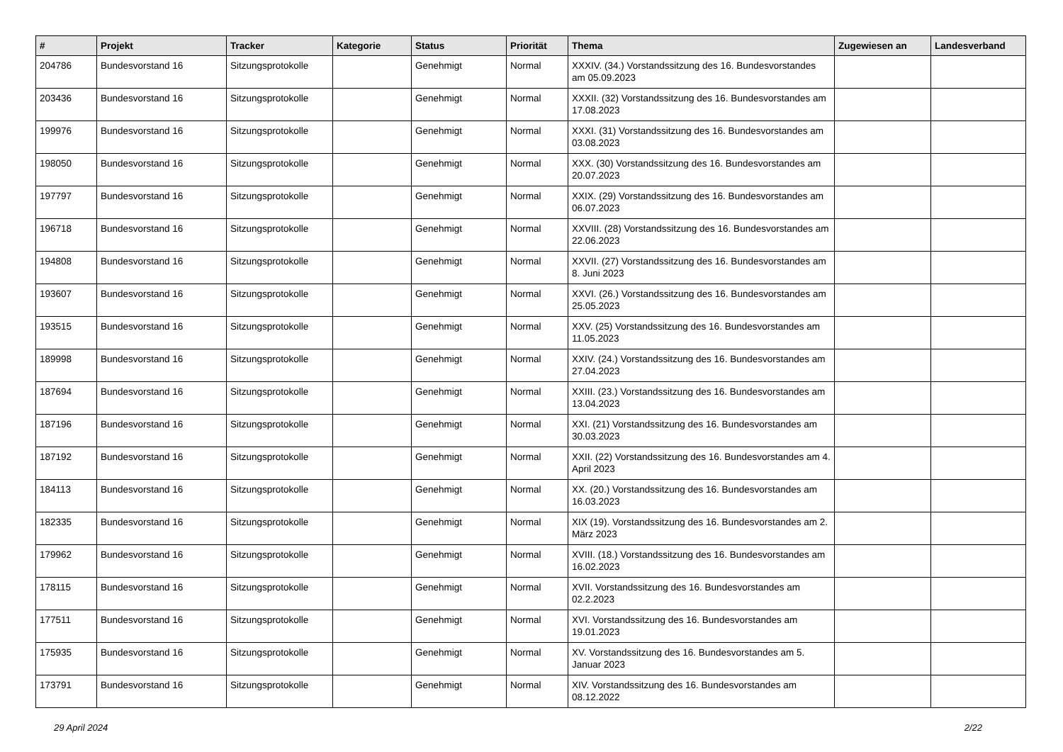| # | Projekt | Tracker | Kategorie | Status | Priorität | Thema | Zugewiesen an | Landesverband |
| --- | --- | --- | --- | --- | --- | --- | --- | --- |
| 204786 | Bundesvorstand 16 | Sitzungsprotokolle | | Genehmigt | Normal | XXXIV. (34.) Vorstandssitzung des 16. Bundesvorstandes am 05.09.2023 | | |
| 203436 | Bundesvorstand 16 | Sitzungsprotokolle | | Genehmigt | Normal | XXXII. (32) Vorstandssitzung des 16. Bundesvorstandes am 17.08.2023 | | |
| 199976 | Bundesvorstand 16 | Sitzungsprotokolle | | Genehmigt | Normal | XXXI. (31) Vorstandssitzung des 16. Bundesvorstandes am 03.08.2023 | | |
| 198050 | Bundesvorstand 16 | Sitzungsprotokolle | | Genehmigt | Normal | XXX. (30) Vorstandssitzung des 16. Bundesvorstandes am 20.07.2023 | | |
| 197797 | Bundesvorstand 16 | Sitzungsprotokolle | | Genehmigt | Normal | XXIX. (29) Vorstandssitzung des 16. Bundesvorstandes am 06.07.2023 | | |
| 196718 | Bundesvorstand 16 | Sitzungsprotokolle | | Genehmigt | Normal | XXVIII. (28) Vorstandssitzung des 16. Bundesvorstandes am 22.06.2023 | | |
| 194808 | Bundesvorstand 16 | Sitzungsprotokolle | | Genehmigt | Normal | XXVII. (27) Vorstandssitzung des 16. Bundesvorstandes am 8. Juni 2023 | | |
| 193607 | Bundesvorstand 16 | Sitzungsprotokolle | | Genehmigt | Normal | XXVI. (26.) Vorstandssitzung des 16. Bundesvorstandes am 25.05.2023 | | |
| 193515 | Bundesvorstand 16 | Sitzungsprotokolle | | Genehmigt | Normal | XXV. (25) Vorstandssitzung des 16. Bundesvorstandes am 11.05.2023 | | |
| 189998 | Bundesvorstand 16 | Sitzungsprotokolle | | Genehmigt | Normal | XXIV. (24.) Vorstandssitzung des 16. Bundesvorstandes am 27.04.2023 | | |
| 187694 | Bundesvorstand 16 | Sitzungsprotokolle | | Genehmigt | Normal | XXIII. (23.) Vorstandssitzung des 16. Bundesvorstandes am 13.04.2023 | | |
| 187196 | Bundesvorstand 16 | Sitzungsprotokolle | | Genehmigt | Normal | XXI. (21) Vorstandssitzung des 16. Bundesvorstandes am 30.03.2023 | | |
| 187192 | Bundesvorstand 16 | Sitzungsprotokolle | | Genehmigt | Normal | XXII. (22) Vorstandssitzung des 16. Bundesvorstandes am 4. April 2023 | | |
| 184113 | Bundesvorstand 16 | Sitzungsprotokolle | | Genehmigt | Normal | XX. (20.) Vorstandssitzung des 16. Bundesvorstandes am 16.03.2023 | | |
| 182335 | Bundesvorstand 16 | Sitzungsprotokolle | | Genehmigt | Normal | XIX (19). Vorstandssitzung des 16. Bundesvorstandes am 2. März 2023 | | |
| 179962 | Bundesvorstand 16 | Sitzungsprotokolle | | Genehmigt | Normal | XVIII. (18.) Vorstandssitzung des 16. Bundesvorstandes am 16.02.2023 | | |
| 178115 | Bundesvorstand 16 | Sitzungsprotokolle | | Genehmigt | Normal | XVII. Vorstandssitzung des 16. Bundesvorstandes am 02.2.2023 | | |
| 177511 | Bundesvorstand 16 | Sitzungsprotokolle | | Genehmigt | Normal | XVI. Vorstandssitzung des 16. Bundesvorstandes am 19.01.2023 | | |
| 175935 | Bundesvorstand 16 | Sitzungsprotokolle | | Genehmigt | Normal | XV. Vorstandssitzung des 16. Bundesvorstandes am 5. Januar 2023 | | |
| 173791 | Bundesvorstand 16 | Sitzungsprotokolle | | Genehmigt | Normal | XIV. Vorstandssitzung des 16. Bundesvorstandes am 08.12.2022 | | |
29 April 2024 2/22